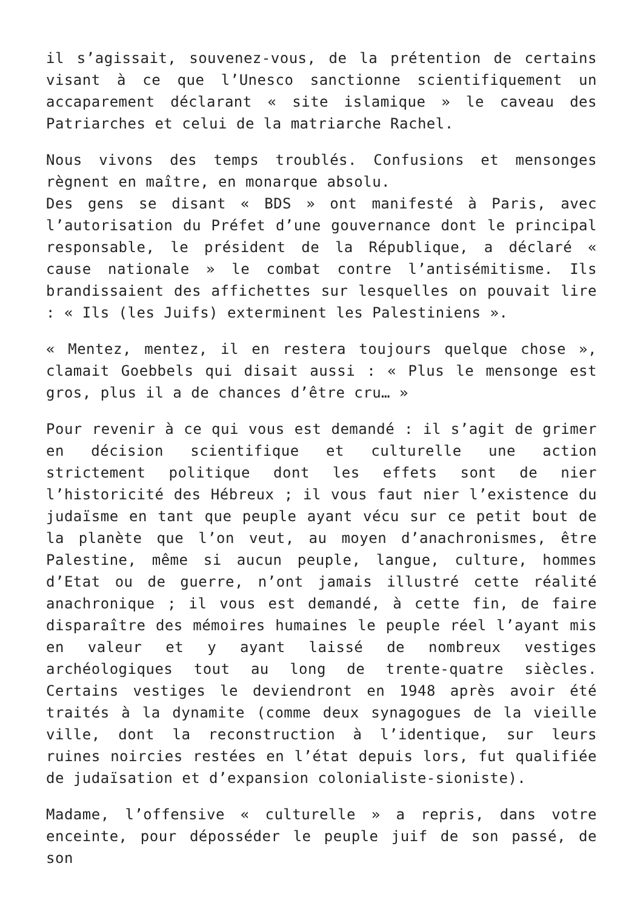il s’agissait, souvenez-vous, de la prétention de certains visant à ce que l’Unesco sanctionne scientifiquement un accaparement déclarant « site islamique » le caveau des Patriarches et celui de la matriarche Rachel.
Nous vivons des temps troublés. Confusions et mensonges règnent en maître, en monarque absolu.
Des gens se disant « BDS » ont manifesté à Paris, avec l’autorisation du Préfet d’une gouvernance dont le principal responsable, le président de la République, a déclaré « cause nationale » le combat contre l’antisémitisme. Ils brandissaient des affichettes sur lesquelles on pouvait lire : « Ils (les Juifs) exterminent les Palestiniens ».
« Mentez, mentez, il en restera toujours quelque chose », clamait Goebbels qui disait aussi : « Plus le mensonge est gros, plus il a de chances d’être cru… »
Pour revenir à ce qui vous est demandé : il s’agit de grimer en décision scientifique et culturelle une action strictement politique dont les effets sont de nier l’historicité des Hébreux ; il vous faut nier l’existence du judaïsme en tant que peuple ayant vécu sur ce petit bout de la planète que l’on veut, au moyen d’anachronismes, être Palestine, même si aucun peuple, langue, culture, hommes d’Etat ou de guerre, n’ont jamais illustré cette réalité anachronique ; il vous est demandé, à cette fin, de faire disparaître des mémoires humaines le peuple réel l’ayant mis en valeur et y ayant laissé de nombreux vestiges archéologiques tout au long de trente-quatre siècles. Certains vestiges le deviendront en 1948 après avoir été traités à la dynamite (comme deux synagogues de la vieille ville, dont la reconstruction à l’identique, sur leurs ruines noircies restées en l’état depuis lors, fut qualifiée de judaïsation et d’expansion colonialiste-sioniste).
Madame, l’offensive « culturelle » a repris, dans votre enceinte, pour déposséder le peuple juif de son passé, de son